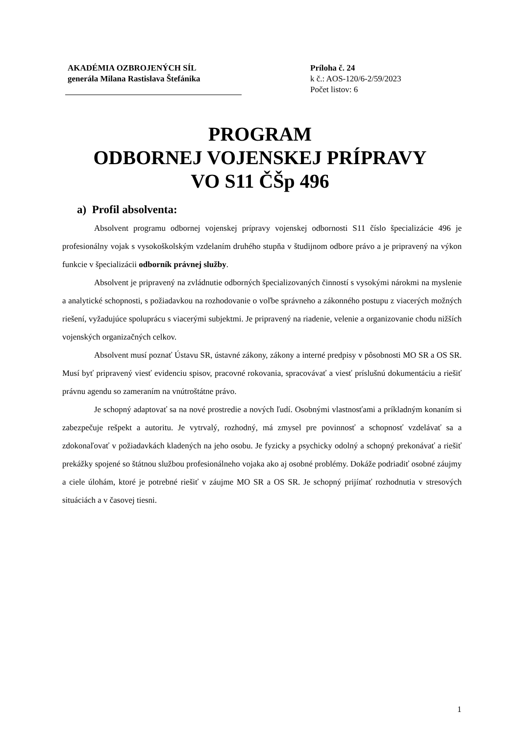AKADÉMIA OZBROJENÝCH SÍL
generála Milana Rastislava Štefánika
Príloha č. 24
k č.: AOS-120/6-2/59/2023
Počet listov: 6
PROGRAM
ODBORNEJ VOJENSKEJ PRÍPRAVY
VO S11 ČŠp 496
a) Profil absolventa:
Absolvent programu odbornej vojenskej prípravy vojenskej odbornosti S11 číslo špecializácie 496 je profesionálny vojak s vysokoškolským vzdelaním druhého stupňa v študijnom odbore právo a je pripravený na výkon funkcie v špecializácii odborník právnej služby.
Absolvent je pripravený na zvládnutie odborných špecializovaných činností s vysokými nárokmi na myslenie a analytické schopnosti, s požiadavkou na rozhodovanie o voľbe správneho a zákonného postupu z viacerých možných riešení, vyžadujúce spoluprácu s viacerými subjektmi. Je pripravený na riadenie, velenie a organizovanie chodu nižších vojenských organizačných celkov.
Absolvent musí poznať Ústavu SR, ústavné zákony, zákony a interné predpisy v pôsobnosti MO SR a OS SR. Musí byť pripravený viesť evidenciu spisov, pracovné rokovania, spracovávať a viesť príslušnú dokumentáciu a riešiť právnu agendu so zameraním na vnútroštátne právo.
Je schopný adaptovať sa na nové prostredie a nových ľudí. Osobnými vlastnosťami a príkladným konaním si zabezpečuje rešpekt a autoritu. Je vytrvalý, rozhodný, má zmysel pre povinnosť a schopnosť vzdelávať sa a zdokonaľovať v požiadavkách kladených na jeho osobu. Je fyzicky a psychicky odolný a schopný prekonávať a riešiť prekážky spojené so štátnou službou profesionálneho vojaka ako aj osobné problémy. Dokáže podriadiť osobné záujmy a ciele úlohám, ktoré je potrebné riešiť v záujme MO SR a OS SR. Je schopný prijímať rozhodnutia v stresových situáciách a v časovej tiesni.
1